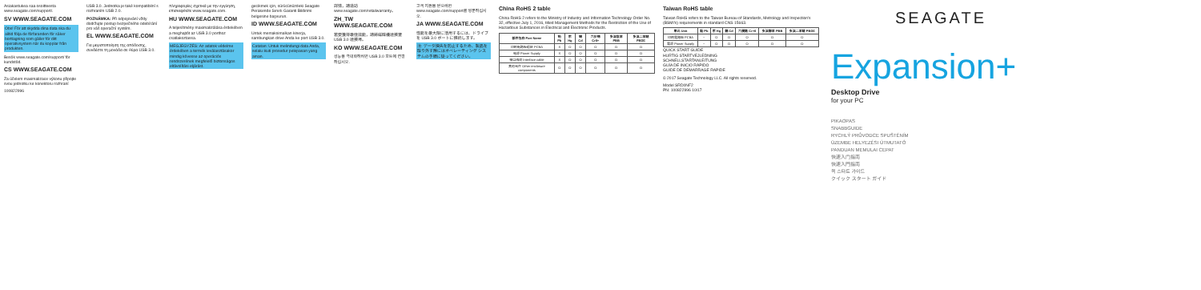Asiakastukea saa osoitteesta www.seagate.com/support/.
SV WWW.SEAGATE.COM
Obs! För att skydda dina data ska du alltid följa de förfaranden för säker borttagning som gäller för ditt operativsystem när du kopplar från produkten.
Besök www.seagate.com/support/ för kundstöd.
CS WWW.SEAGATE.COM
Za účelem maximalizace výkonu připojte svou jednotku ke konektoru rozhraní
100822996
USB 3.0. Jednotka je také kompatibilní s rozhraním USB 2.0.
POZNÁMKA: Při odpojování vždy dodržujte postup bezpečného odebírání pro váš operační systém.
EL WWW.SEAGATE.COM
Για μεγιστοποίηση της απόδοσης, συνδέστε τη μονάδα σε θύρα USB 3.0.
πληροφορίες σχετικά με την εγγύηση, επισκεφθείτε www.seagate.com.
HU WWW.SEAGATE.COM
A teljesítmény maximalizálása érdekében a meghajtót az USB 3.0 porthoz csatlakoztassa.
MEGJEGYZÉS: Az adatok védelme érdekében a termék leválasztásakor mindig kövesse az operációs rendszerének megfelelő biztonságos eltávolítási eljárást.
gecikmek için, sürücünüzdeki Seagate Perakende Sınırlı Garanti Bildirimi belgesine başvurun.
ID WWW.SEAGATE.COM
Untuk memaksimalkan kinerja, sambungkan drive Anda ke port USB 3.0.
Catatan: Untuk melindungi data Anda, selalu ikuti prosedur pelepasan yang aman.
詳情，請造訪 www.seagate.com/retailwarranty。
ZH_TW WWW.SEAGATE.COM
若要獲得最佳效能，請將磁碟機連接至 USB 3.0 連接埠。
KO WWW.SEAGATE.COM
성능을 극대화하려면 USB 3.0 포트에 연결하십시오.
고객 지원을 받으려면 www.seagate.com/support를 방문하십시오.
JA WWW.SEAGATE.COM
性能を最大限に活用するには、ドライブを USB 3.0 ポートに接続します。
注: データ損失を防止するため、製品を取り外す際にはオペレーティング システムの手順に従ってください。
China RoHS 2 table
China RoHS 2 refers to the Ministry of Industry and Information Technology Order No. 32, effective July 1, 2016, titled Management Methods for the Restriction of the Use of Hazardous Substances in Electrical and Electronic Products.
| 部件名称 Part Name | 铅 Pb | 汞 Hg | 镉 Cd | 六价铬 Cr6+ | 多溴联苯 PBB | 多溴二苯醚 PBDE |
| --- | --- | --- | --- | --- | --- | --- |
| 印刷电路板组装 PCBA | X | O | O | O | O | O |
| 电源 Power Supply | X | O | O | O | O | O |
| 接口线缆 Interface cable | X | O | O | O | O | O |
| 其他元件 Other enclosure components | O | O | O | O | O | O |
Taiwan RoHS table
Taiwan RoHS refers to the Taiwan Bureau of Standards, Metrology and Inspection's (BSMI's) requirements in standard CNS 15663.
| 單元 Unit | 鉛 Pb | 汞 Hg | 鎘 Cd | 六價鉻 Cr+6 | 多溴聯苯 PBB | 多溴二苯醚 PBDE |
| --- | --- | --- | --- | --- | --- | --- |
| 印刷電路板 PCBA | − | O | O | O | O | O |
| 電源 Power Supply | − | O | O | O | O | O |
QUICK START GUIDE
HURTIG STARTVEJLEDNING
SCHNELLSTARTANLEITUNG
GUÍA DE INICIO RÁPIDO
GUIDE DE DÉMARRAGE RAPIDE
© 2017 Seagate Technology LLC. All rights reserved.
Model SRD0NF2
PN: 100822996 10/17
SEAGATE
Expansion+
Desktop Drive
for your PC
PIKAOPAS
SNABBGUIDE
RYCHLÝ PRŮVODCE SPUŠTĚNÍM
ÜZEMBE HELYEZÉSI ÚTMUTATÓ
PANDUAN MEMULAI CEPAT
快速入门指南
快速入門指南
퀵 스타트 가이드
クイック スタート ガイド